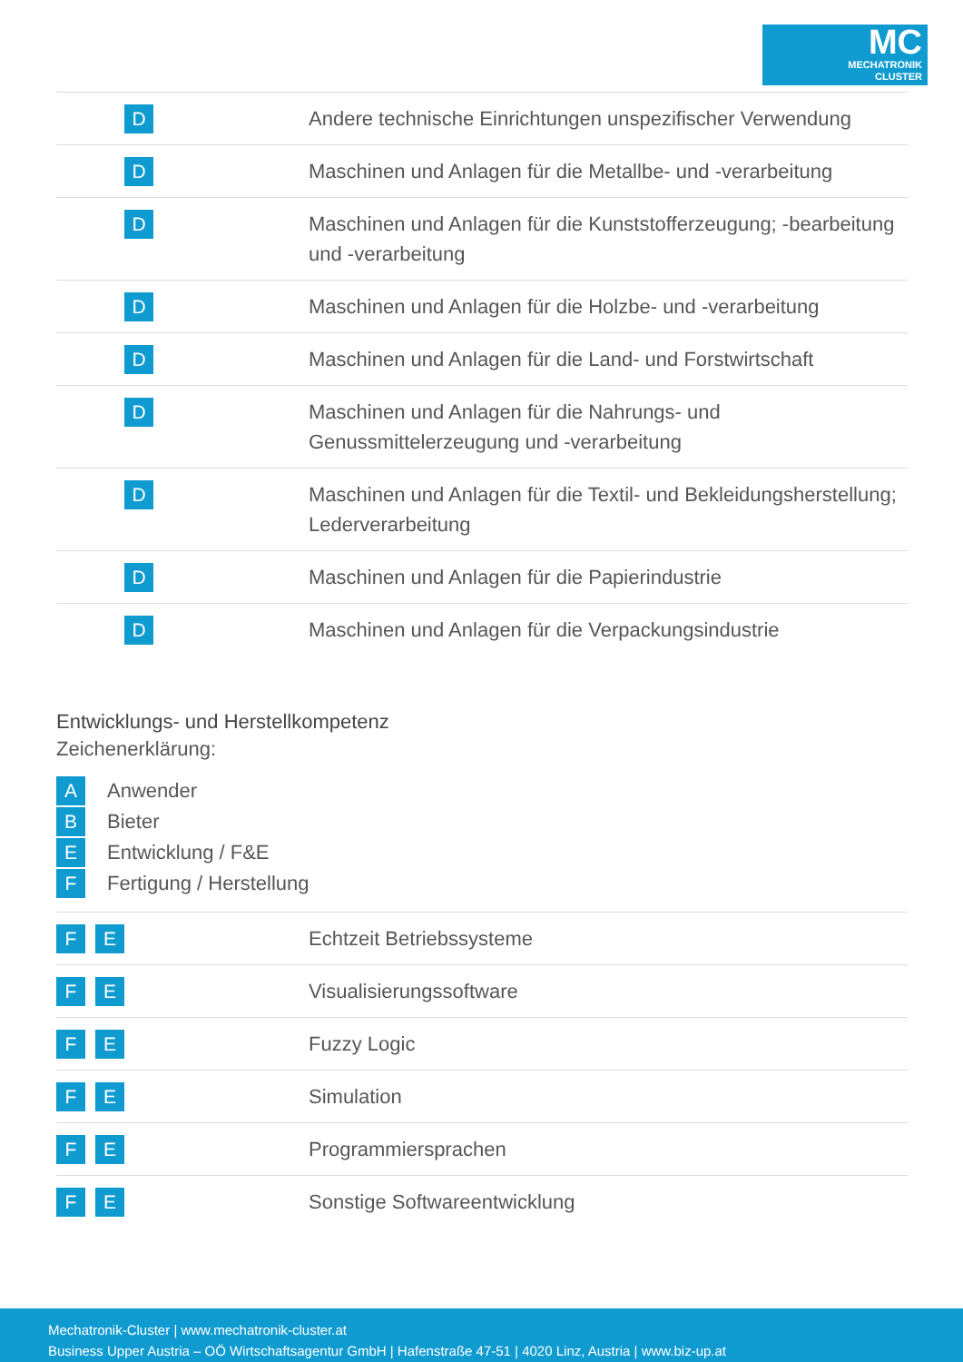MC
MECHATRONIK
CLUSTER
| D | Andere technische Einrichtungen unspezifischer Verwendung |
| D | Maschinen und Anlagen für die Metallbe- und -verarbeitung |
| D | Maschinen und Anlagen für die Kunststofferzeugung; -bearbeitung und -verarbeitung |
| D | Maschinen und Anlagen für die Holzbe- und -verarbeitung |
| D | Maschinen und Anlagen für die Land- und Forstwirtschaft |
| D | Maschinen und Anlagen für die Nahrungs- und Genussmittelerzeugung und -verarbeitung |
| D | Maschinen und Anlagen für die Textil- und Bekleidungsherstellung; Lederverarbeitung |
| D | Maschinen und Anlagen für die Papierindustrie |
| D | Maschinen und Anlagen für die Verpackungsindustrie |
Entwicklungs- und Herstellkompetenz
Zeichenerklärung:
A Anwender
B Bieter
E Entwicklung / F&E
F Fertigung / Herstellung
| F E | Echtzeit Betriebssysteme |
| F E | Visualisierungssoftware |
| F E | Fuzzy Logic |
| F E | Simulation |
| F E | Programmiersprachen |
| F E | Sonstige Softwareentwicklung |
Mechatronik-Cluster | www.mechatronik-cluster.at
Business Upper Austria – OÖ Wirtschaftsagentur GmbH | Hafenstraße 47-51 | 4020 Linz, Austria | www.biz-up.at